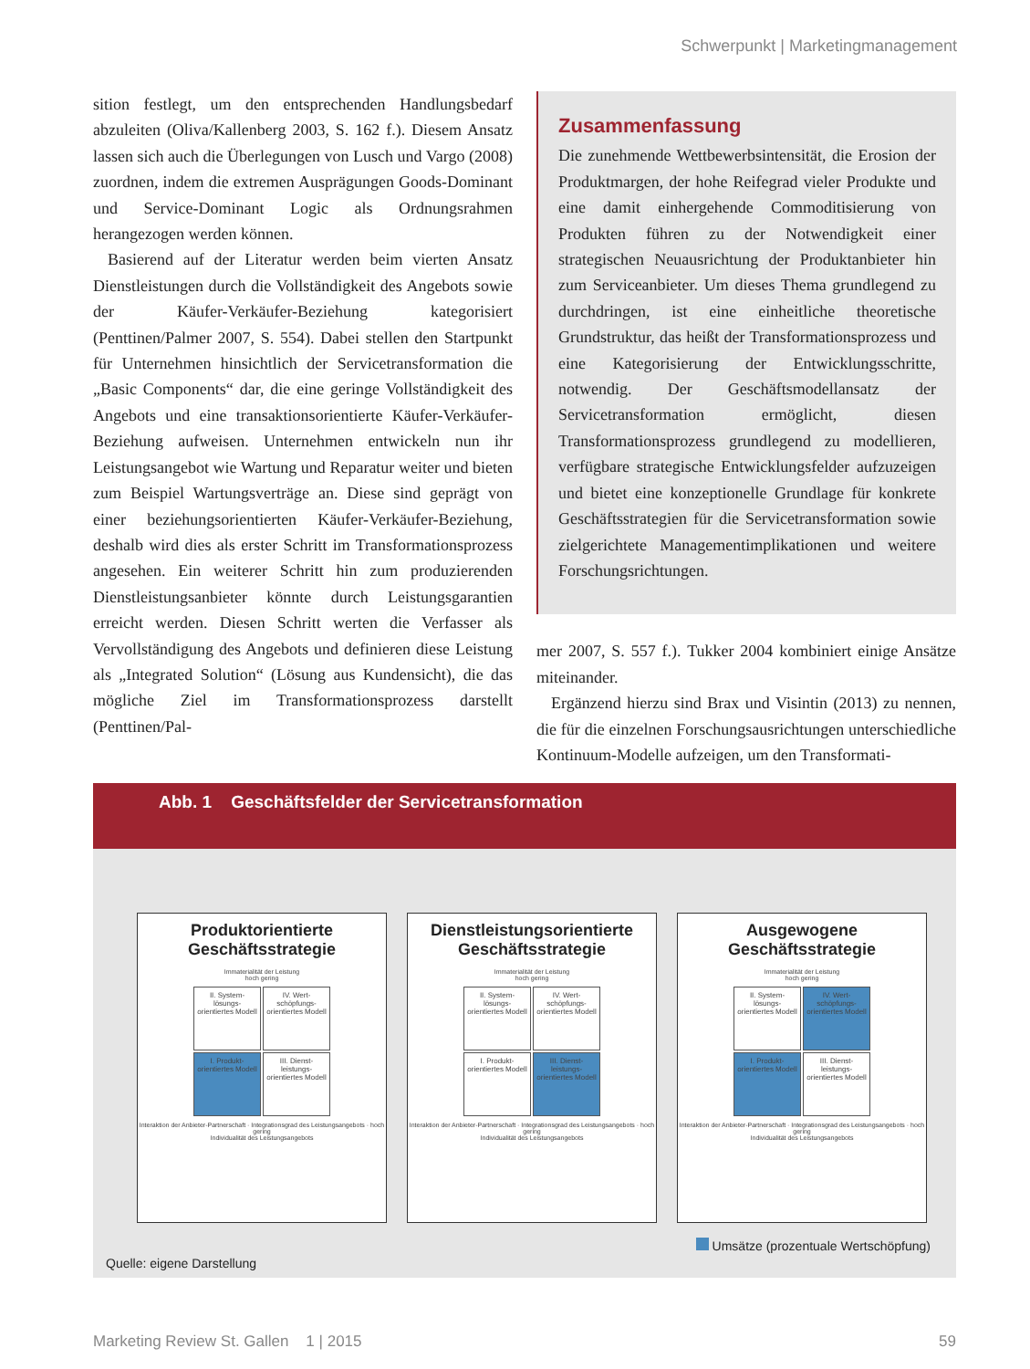Schwerpunkt | Marketingmanagement
sition festlegt, um den entsprechenden Handlungsbedarf abzuleiten (Oliva/Kallenberg 2003, S. 162 f.). Diesem Ansatz lassen sich auch die Überlegungen von Lusch und Vargo (2008) zuordnen, indem die extremen Ausprägungen Goods-Dominant und Service-Dominant Logic als Ordnungsrahmen herangezogen werden können.
Basierend auf der Literatur werden beim vierten Ansatz Dienstleistungen durch die Vollständigkeit des Angebots sowie der Käufer-Verkäufer-Beziehung kategorisiert (Penttinen/Palmer 2007, S. 554). Dabei stellen den Startpunkt für Unternehmen hinsichtlich der Servicetransformation die „Basic Components“ dar, die eine geringe Vollständigkeit des Angebots und eine transaktionsorientierte Käufer-Verkäufer-Beziehung aufweisen. Unternehmen entwickeln nun ihr Leistungsangebot wie Wartung und Reparatur weiter und bieten zum Beispiel Wartungsverträge an. Diese sind geprägt von einer beziehungsorientierten Käufer-Verkäufer-Beziehung, deshalb wird dies als erster Schritt im Transformationsprozess angesehen. Ein weiterer Schritt hin zum produzierenden Dienstleistungsanbieter könnte durch Leistungsgarantien erreicht werden. Diesen Schritt werten die Verfasser als Vervollständigung des Angebots und definieren diese Leistung als „Integrated Solution“ (Lösung aus Kundensicht), die das mögliche Ziel im Transformationsprozess darstellt (Penttinen/Pal-
Zusammenfassung
Die zunehmende Wettbewerbsintensität, die Erosion der Produktmargen, der hohe Reifegrad vieler Produkte und eine damit einhergehende Commoditisierung von Produkten führen zu der Notwendigkeit einer strategischen Neuausrichtung der Produktanbieter hin zum Serviceanbieter. Um dieses Thema grundlegend zu durchdringen, ist eine einheitliche theoretische Grundstruktur, das heißt der Transformationsprozess und eine Kategorisierung der Entwicklungsschritte, notwendig. Der Geschäftsmodellansatz der Servicetransformation ermöglicht, diesen Transformationsprozess grundlegend zu modellieren, verfügbare strategische Entwicklungsfelder aufzuzeigen und bietet eine konzeptionelle Grundlage für konkrete Geschäftsstrategien für die Servicetransformation sowie zielgerichtete Managementimplikationen und weitere Forschungsrichtungen.
mer 2007, S. 557 f.). Tukker 2004 kombiniert einige Ansätze miteinander.
Ergänzend hierzu sind Brax und Visintin (2013) zu nennen, die für die einzelnen Forschungsausrichtungen unterschiedliche Kontinuum-Modelle aufzeigen, um den Transformati-
Abb. 1 Geschäftsfelder der Servicetransformation
Produktorientierte
Geschäftsstrategie
Immaterialität der Leistung
hoch gering
II. System-lösungs-orientiertes Modell
IV. Wert-schöpfungs-orientiertes Modell
I. Produkt-orientiertes Modell
III. Dienst-leistungs-orientiertes Modell
Interaktion der Anbieter-Partnerschaft · Integrationsgrad des Leistungsangebots · hoch gering
Individualität des Leistungsangebots
Dienstleistungsorientierte
Geschäftsstrategie
Immaterialität der Leistung
hoch gering
II. System-lösungs-orientiertes Modell
IV. Wert-schöpfungs-orientiertes Modell
I. Produkt-orientiertes Modell
III. Dienst-leistungs-orientiertes Modell
Interaktion der Anbieter-Partnerschaft · Integrationsgrad des Leistungsangebots · hoch gering
Individualität des Leistungsangebots
Ausgewogene
Geschäftsstrategie
Immaterialität der Leistung
hoch gering
II. System-lösungs-orientiertes Modell
IV. Wert-schöpfungs-orientiertes Modell
I. Produkt-orientiertes Modell
III. Dienst-leistungs-orientiertes Modell
Interaktion der Anbieter-Partnerschaft · Integrationsgrad des Leistungsangebots · hoch gering
Individualität des Leistungsangebots
Quelle: eigene Darstellung Umsätze (prozentuale Wertschöpfung)
Marketing Review St. Gallen 1 | 2015 59